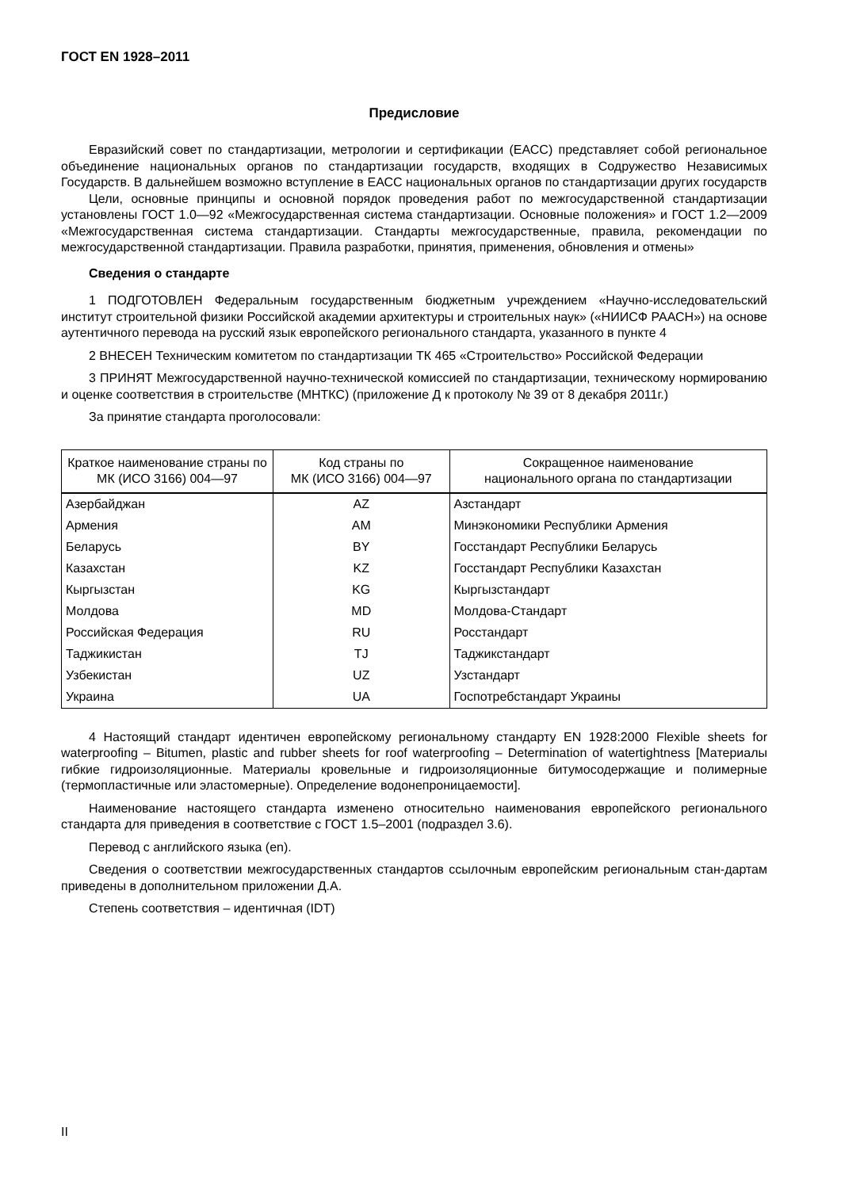ГОСТ EN 1928–2011
Предисловие
Евразийский совет по стандартизации, метрологии и сертификации (ЕАСС) представляет собой региональное объединение национальных органов по стандартизации государств, входящих в Содружество Независимых Государств. В дальнейшем возможно вступление в ЕАСС национальных органов по стандартизации других государств
Цели, основные принципы и основной порядок проведения работ по межгосударственной стандартизации установлены ГОСТ 1.0—92 «Межгосударственная система стандартизации. Основные положения» и ГОСТ 1.2—2009 «Межгосударственная система стандартизации. Стандарты межгосударственные, правила, рекомендации по межгосударственной стандартизации. Правила разработки, принятия, применения, обновления и отмены»
Сведения о стандарте
1 ПОДГОТОВЛЕН Федеральным государственным бюджетным учреждением «Научно-исследовательский институт строительной физики Российской академии архитектуры и строительных наук» («НИИСФ РААСН») на основе аутентичного перевода на русский язык европейского регионального стандарта, указанного в пункте 4
2 ВНЕСЕН Техническим комитетом по стандартизации ТК 465 «Строительство» Российской Федерации
3 ПРИНЯТ Межгосударственной научно-технической комиссией по стандартизации, техническому нормированию и оценке соответствия в строительстве (МНТКС) (приложение Д к протоколу № 39 от 8 декабря 2011г.)
За принятие стандарта проголосовали:
| Краткое наименование страны по МК (ИСО 3166) 004—97 | Код страны по МК (ИСО 3166) 004—97 | Сокращенное наименование национального органа по стандартизации |
| --- | --- | --- |
| Азербайджан | AZ | Азстандарт |
| Армения | AM | Минэкономики Республики Армения |
| Беларусь | BY | Госстандарт Республики Беларусь |
| Казахстан | KZ | Госстандарт Республики Казахстан |
| Кыргызстан | KG | Кыргызстандарт |
| Молдова | MD | Молдова-Стандарт |
| Российская Федерация | RU | Росстандарт |
| Таджикистан | TJ | Таджикстандарт |
| Узбекистан | UZ | Узстандарт |
| Украина | UA | Госпотребстандарт Украины |
4 Настоящий стандарт идентичен европейскому региональному стандарту EN 1928:2000 Flexible sheets for waterproofing – Bitumen, plastic and rubber sheets for roof waterproofing – Determination of watertightness [Материалы гибкие гидроизоляционные. Материалы кровельные и гидроизоляционные битумосодержащие и полимерные (термопластичные или эластомерные). Определение водонепроницаемости].
Наименование настоящего стандарта изменено относительно наименования европейского регионального стандарта для приведения в соответствие с ГОСТ 1.5–2001 (подраздел 3.6).
Перевод с английского языка (en).
Сведения о соответствии межгосударственных стандартов ссылочным европейским региональным стан-дартам приведены в дополнительном приложении Д.А.
Степень соответствия – идентичная (IDT)
II